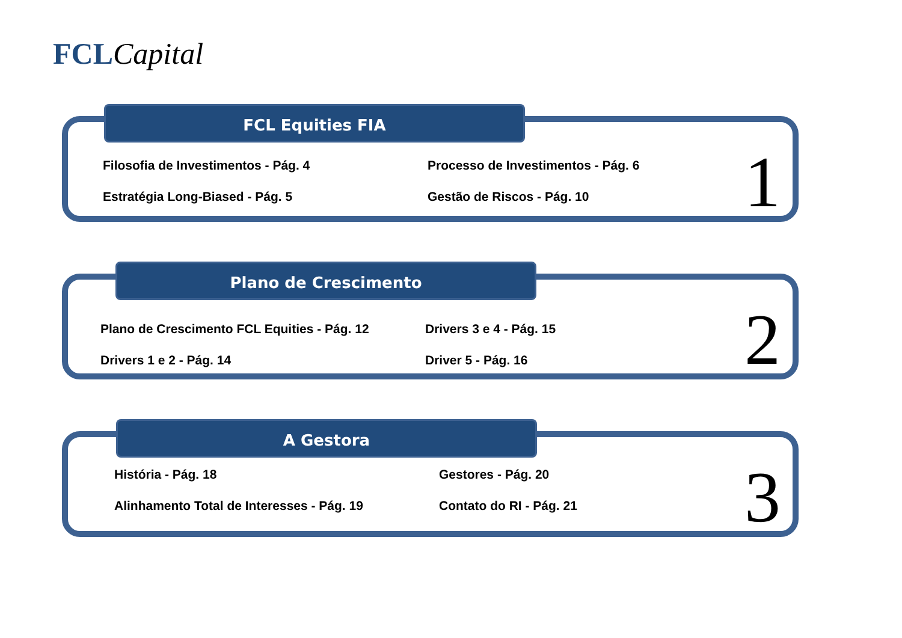FCL Capital
FCL Equities FIA
Filosofia de Investimentos - Pág. 4
Estratégia Long-Biased - Pág. 5
Processo de Investimentos - Pág. 6
Gestão de Riscos - Pág. 10
1
Plano de Crescimento
Plano de Crescimento FCL Equities - Pág. 12
Drivers 1 e 2 - Pág. 14
Drivers 3 e 4 - Pág. 15
Driver 5 - Pág. 16
2
A Gestora
História - Pág. 18
Alinhamento Total de Interesses - Pág. 19
Gestores - Pág. 20
Contato do RI - Pág. 21
3